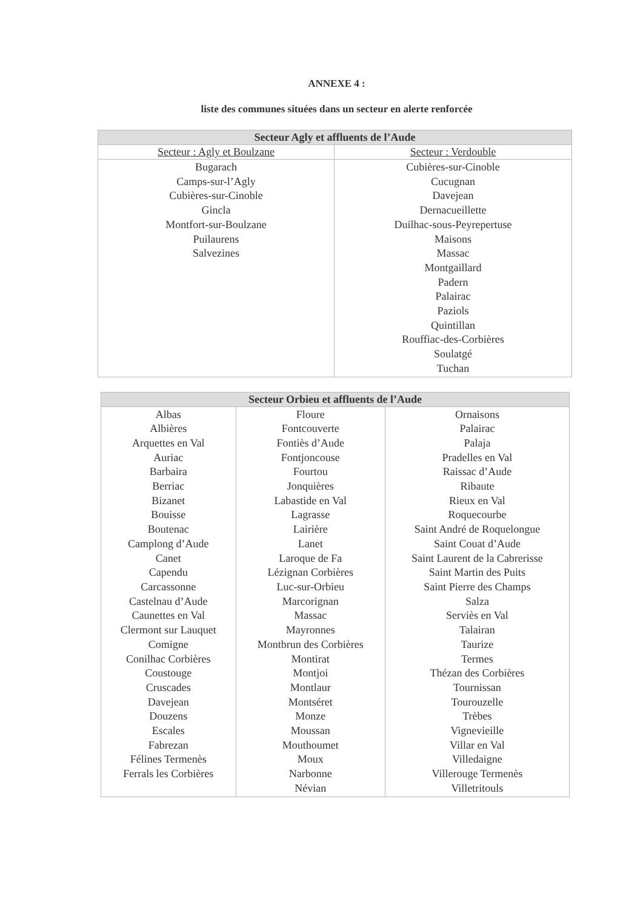ANNEXE 4 :
liste des communes situées dans un secteur en alerte renforcée
| Secteur Agly et affluents de l’Aude | |
| --- | --- |
| Secteur : Agly et Boulzane | Secteur : Verdouble |
| Bugarach Camps-sur-l’Agly Cubières-sur-Cinoble Gincla Montfort-sur-Boulzane Puilaurens Salvezines | Cubières-sur-Cinoble Cucugnan Davejean Dernacueillette Duilhac-sous-Peyrepertuse Maisons Massac Montgaillard Padern Palairac Paziols Quintillan Rouffiac-des-Corbières Soulatgé Tuchan |
| Secteur Orbieu et affluents de l’Aude | | |
| --- | --- | --- |
| Albas Albières Arquettes en Val Auriac Barbaira Berriac Bizanet Bouisse Boutenac Camplong d’Aude Canet Capendu Carcassonne Castelnau d’Aude Caunettes en Val Clermont sur Lauquet Comigne Conilhac Corbières Coustouge Cruscades Davejean Douzens Escales Fabrezan Félines Termenès Ferrals les Corbières | Floure Fontcouverte Fontiès d’Aude Fontjoncouse Fourtou Jonquières Labastide en Val Lagrasse Lairière Lanet Laroque de Fa Lézignan Corbières Luc-sur-Orbieu Marcorignan Massac Mayronnes Montbrun des Corbières Montirat Montjoi Montlaur Montséret Monze Moussan Mouthoumet Moux Narbonne Névian | Ornaisons Palairac Palaja Pradelles en Val Raissac d’Aude Ribaute Rieux en Val Roquecourbe Saint André de Roquelongue Saint Couat d’Aude Saint Laurent de la Cabrerisse Saint Martin des Puits Saint Pierre des Champs Salza Serviès en Val Talairan Taurize Termes Thézan des Corbières Tournissan Tourouzelle Trèbes Vignevieille Villar en Val Villedaigne Villerouge Termenès Villetritouls |